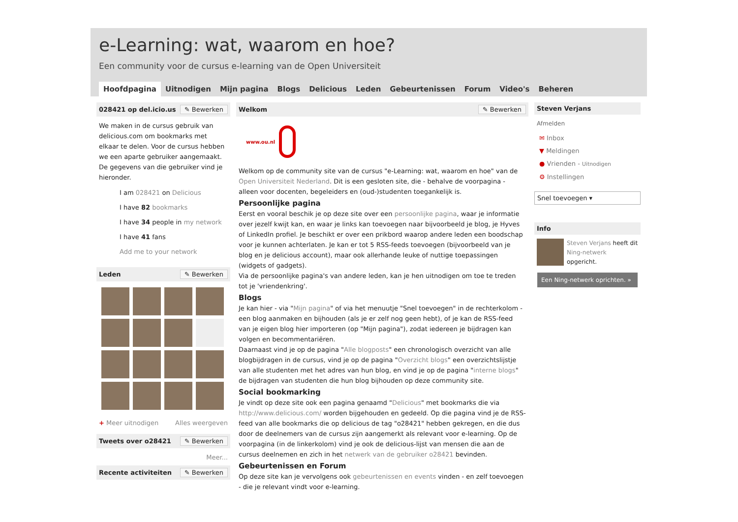e-Learning: wat, waarom en hoe?
Een community voor de cursus e-learning van de Open Universiteit
Hoofdpagina Uitnodigen Mijn pagina Blogs Delicious Leden Gebeurtenissen Forum Video's Beheren
028421 op del.icio.us ✎ Bewerken
We maken in de cursus gebruik van delicious.com om bookmarks met elkaar te delen. Voor de cursus hebben we een aparte gebruiker aangemaakt. De gegevens van die gebruiker vind je hieronder.
I am 028421 on Delicious
I have 82 bookmarks
I have 34 people in my network
I have 41 fans
Add me to your network
Leden ✎ Bewerken
+ Meer uitnodigen Alles weergeven
Tweets over o28421 ✎ Bewerken
Meer...
Recente activiteiten ✎ Bewerken
Welkom ✎ Bewerken
www.ou.nl
Welkom op de community site van de cursus "e-Learning: wat, waarom en hoe" van de Open Universiteit Nederland. Dit is een gesloten site, die - behalve de voorpagina - alleen voor docenten, begeleiders en (oud-)studenten toegankelijk is.
Persoonlijke pagina
Eerst en vooral beschik je op deze site over een persoonlijke pagina, waar je informatie over jezelf kwijt kan, en waar je links kan toevoegen naar bijvoorbeeld je blog, je Hyves of LinkedIn profiel. Je beschikt er over een prikbord waarop andere leden een boodschap voor je kunnen achterlaten. Je kan er tot 5 RSS-feeds toevoegen (bijvoorbeeld van je blog en je delicious account), maar ook allerhande leuke of nuttige toepassingen (widgets of gadgets).
Via de persoonlijke pagina's van andere leden, kan je hen uitnodigen om toe te treden tot je 'vriendenkring'.
Blogs
Je kan hier - via "Mijn pagina" of via het menuutje "Snel toevoegen" in de rechterkolom - een blog aanmaken en bijhouden (als je er zelf nog geen hebt), of je kan de RSS-feed van je eigen blog hier importeren (op "Mijn pagina"), zodat iedereen je bijdragen kan volgen en becommentariëren.
Daarnaast vind je op de pagina "Alle blogposts" een chronologisch overzicht van alle blogbijdragen in de cursus, vind je op de pagina "Overzicht blogs" een overzichtslijstje van alle studenten met het adres van hun blog, en vind je op de pagina "interne blogs" de bijdragen van studenten die hun blog bijhouden op deze community site.
Social bookmarking
Je vindt op deze site ook een pagina genaamd "Delicious" met bookmarks die via http://www.delicious.com/ worden bijgehouden en gedeeld. Op die pagina vind je de RSS-feed van alle bookmarks die op delicious de tag "o28421" hebben gekregen, en die dus door de deelnemers van de cursus zijn aangemerkt als relevant voor e-learning. Op de voorpagina (in de linkerkolom) vind je ook de delicious-lijst van mensen die aan de cursus deelnemen en zich in het netwerk van de gebruiker o28421 bevinden.
Gebeurtenissen en Forum
Op deze site kan je vervolgens ook gebeurtenissen en events vinden - en zelf toevoegen - die je relevant vindt voor e-learning.
Steven Verjans
Afmelden
✉ Inbox
▼ Meldingen
● Vrienden - Uitnodigen
⚙ Instellingen
Snel toevoegen ▾
Info
Steven Verjans heeft dit Ning-netwerk opgericht.
Een Ning-netwerk oprichten. »